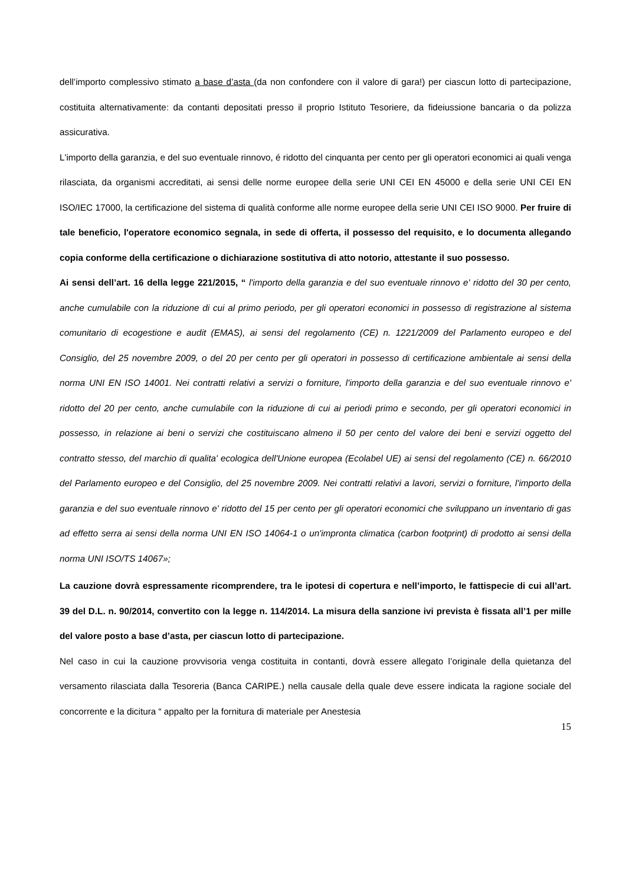dell’importo complessivo stimato a base d’asta (da non confondere con il valore di gara!) per ciascun lotto di partecipazione, costituita alternativamente: da contanti depositati presso il proprio Istituto Tesoriere, da fideiussione bancaria o da polizza assicurativa.
L'importo della garanzia, e del suo eventuale rinnovo, é ridotto del cinquanta per cento per gli operatori economici ai quali venga rilasciata, da organismi accreditati, ai sensi delle norme europee della serie UNI CEI EN 45000 e della serie UNI CEI EN ISO/IEC 17000, la certificazione del sistema di qualità conforme alle norme europee della serie UNI CEI ISO 9000. Per fruire di tale beneficio, l'operatore economico segnala, in sede di offerta, il possesso del requisito, e lo documenta allegando copia conforme della certificazione o dichiarazione sostitutiva di atto notorio, attestante il suo possesso.
Ai sensi dell’art. 16 della legge 221/2015, “ l'importo della garanzia e del suo eventuale rinnovo e' ridotto del 30 per cento, anche cumulabile con la riduzione di cui al primo periodo, per gli operatori economici in possesso di registrazione al sistema comunitario di ecogestione e audit (EMAS), ai sensi del regolamento (CE) n. 1221/2009 del Parlamento europeo e del Consiglio, del 25 novembre 2009, o del 20 per cento per gli operatori in possesso di certificazione ambientale ai sensi della norma UNI EN ISO 14001. Nei contratti relativi a servizi o forniture, l'importo della garanzia e del suo eventuale rinnovo e' ridotto del 20 per cento, anche cumulabile con la riduzione di cui ai periodi primo e secondo, per gli operatori economici in possesso, in relazione ai beni o servizi che costituiscano almeno il 50 per cento del valore dei beni e servizi oggetto del contratto stesso, del marchio di qualita' ecologica dell'Unione europea (Ecolabel UE) ai sensi del regolamento (CE) n. 66/2010 del Parlamento europeo e del Consiglio, del 25 novembre 2009. Nei contratti relativi a lavori, servizi o forniture, l'importo della garanzia e del suo eventuale rinnovo e' ridotto del 15 per cento per gli operatori economici che sviluppano un inventario di gas ad effetto serra ai sensi della norma UNI EN ISO 14064-1 o un'impronta climatica (carbon footprint) di prodotto ai sensi della norma UNI ISO/TS 14067»;
La cauzione dovrà espressamente ricomprendere, tra le ipotesi di copertura e nell’importo, le fattispecie di cui all’art. 39 del D.L. n. 90/2014, convertito con la legge n. 114/2014. La misura della sanzione ivi prevista è fissata all’1 per mille del valore posto a base d’asta, per ciascun lotto di partecipazione.
Nel caso in cui la cauzione provvisoria venga costituita in contanti, dovrà essere allegato l’originale della quietanza del versamento rilasciata dalla Tesoreria (Banca CARIPE.) nella causale della quale deve essere indicata la ragione sociale del concorrente e la dicitura “ appalto per la fornitura di materiale per Anestesia
15